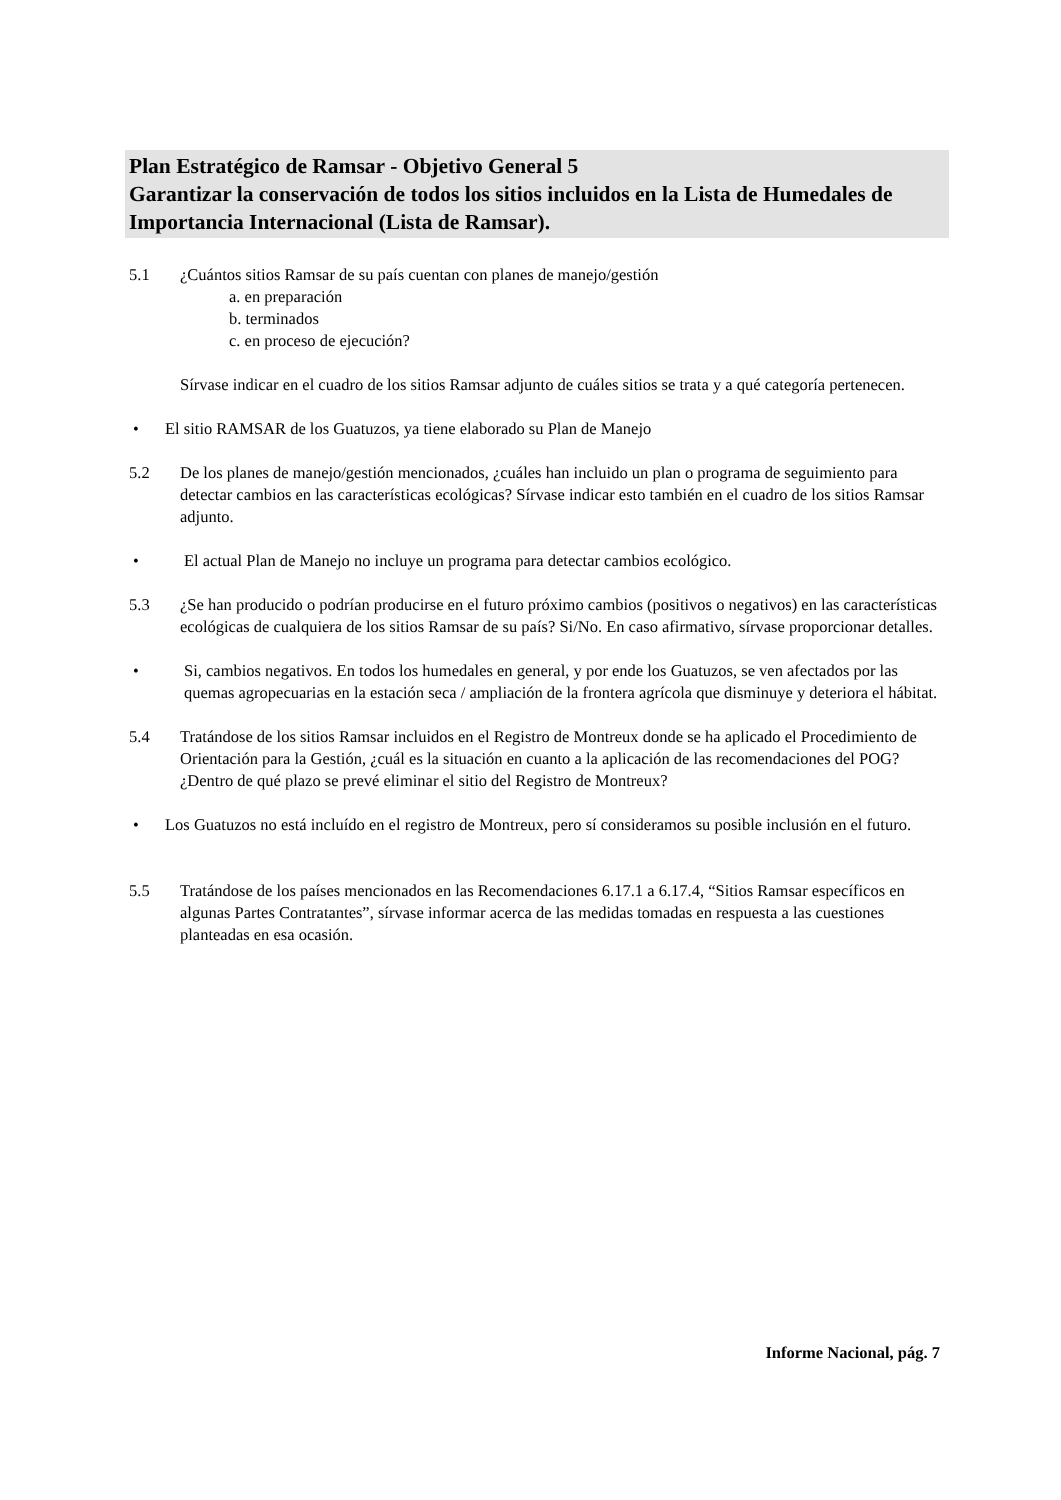Plan Estratégico de Ramsar - Objetivo General 5
Garantizar la conservación de todos los sitios incluidos en la Lista de Humedales de Importancia Internacional (Lista de Ramsar).
5.1 ¿Cuántos sitios Ramsar de su país cuentan con planes de manejo/gestión
a. en preparación
b. terminados
c. en proceso de ejecución?
Sírvase indicar en el cuadro de los sitios Ramsar adjunto de cuáles sitios se trata y a qué categoría pertenecen.
• El sitio RAMSAR de los Guatuzos, ya tiene elaborado su Plan de Manejo
5.2 De los planes de manejo/gestión mencionados, ¿cuáles han incluido un plan o programa de seguimiento para detectar cambios en las características ecológicas? Sírvase indicar esto también en el cuadro de los sitios Ramsar adjunto.
• El actual Plan de Manejo no incluye un programa para detectar cambios ecológico.
5.3 ¿Se han producido o podrían producirse en el futuro próximo cambios (positivos o negativos) en las características ecológicas de cualquiera de los sitios Ramsar de su país? Si/No. En caso afirmativo, sírvase proporcionar detalles.
• Si, cambios negativos. En todos los humedales en general, y por ende los Guatuzos, se ven afectados por las quemas agropecuarias en la estación seca / ampliación de la frontera agrícola que disminuye y deteriora el hábitat.
5.4 Tratándose de los sitios Ramsar incluidos en el Registro de Montreux donde se ha aplicado el Procedimiento de Orientación para la Gestión, ¿cuál es la situación en cuanto a la aplicación de las recomendaciones del POG? ¿Dentro de qué plazo se prevé eliminar el sitio del Registro de Montreux?
• Los Guatuzos no está incluído en el registro de Montreux, pero sí consideramos su posible inclusión en el futuro.
5.5 Tratándose de los países mencionados en las Recomendaciones 6.17.1 a 6.17.4, “Sitios Ramsar específicos en algunas Partes Contratantes”, sírvase informar acerca de las medidas tomadas en respuesta a las cuestiones planteadas en esa ocasión.
Informe Nacional, pág. 7